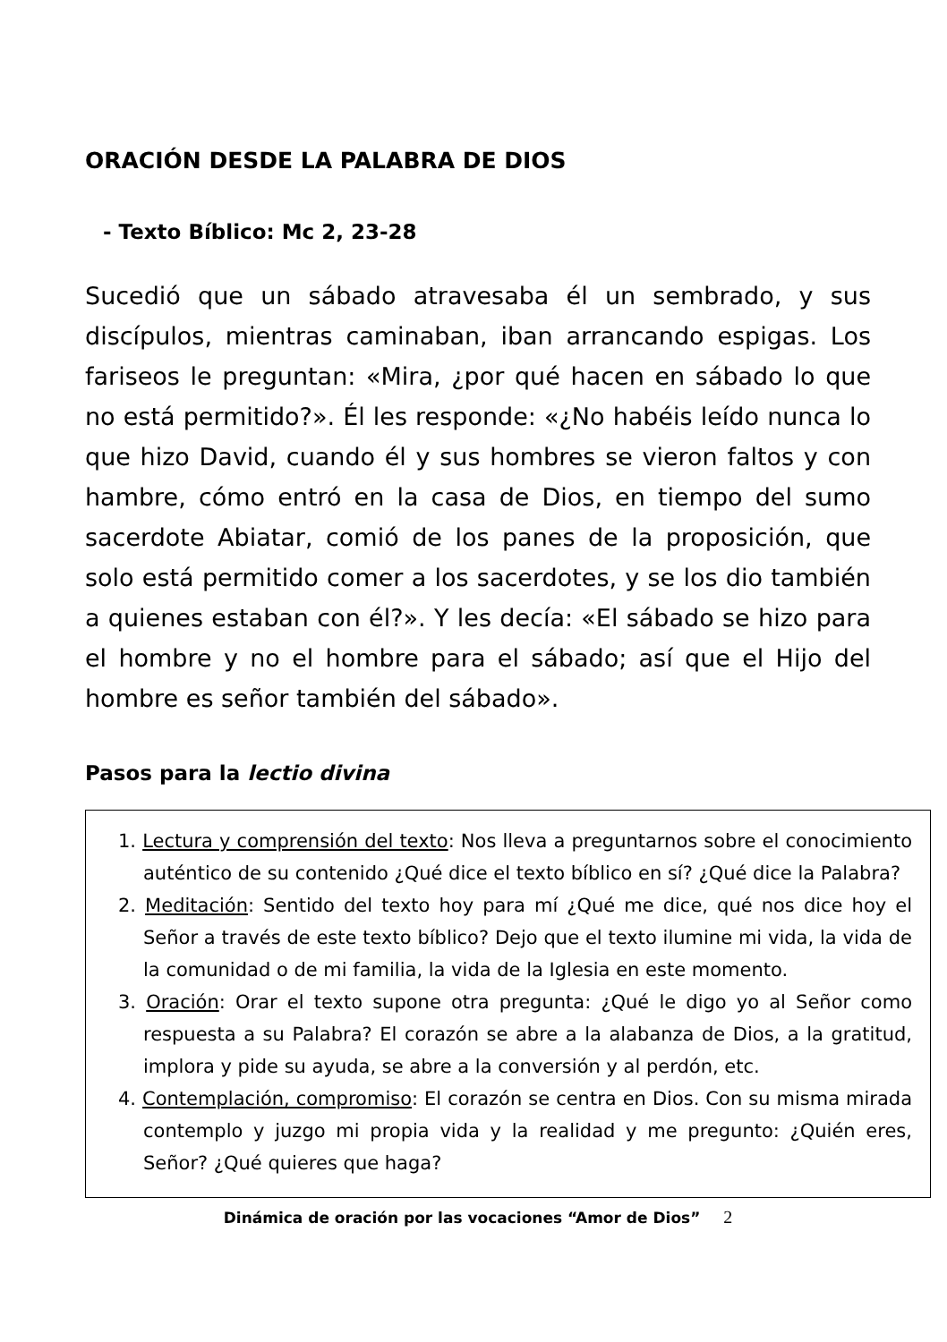ORACIÓN DESDE LA PALABRA DE DIOS
- Texto Bíblico: Mc 2, 23-28
Sucedió que un sábado atravesaba él un sembrado, y sus discípulos, mientras caminaban, iban arrancando espigas. Los fariseos le preguntan: «Mira, ¿por qué hacen en sábado lo que no está permitido?». Él les responde: «¿No habéis leído nunca lo que hizo David, cuando él y sus hombres se vieron faltos y con hambre, cómo entró en la casa de Dios, en tiempo del sumo sacerdote Abiatar, comió de los panes de la proposición, que solo está permitido comer a los sacerdotes, y se los dio también a quienes estaban con él?». Y les decía: «El sábado se hizo para el hombre y no el hombre para el sábado; así que el Hijo del hombre es señor también del sábado».
Pasos para la lectio divina
1. Lectura y comprensión del texto: Nos lleva a preguntarnos sobre el conocimiento auténtico de su contenido ¿Qué dice el texto bíblico en sí? ¿Qué dice la Palabra?
2. Meditación: Sentido del texto hoy para mí ¿Qué me dice, qué nos dice hoy el Señor a través de este texto bíblico? Dejo que el texto ilumine mi vida, la vida de la comunidad o de mi familia, la vida de la Iglesia en este momento.
3. Oración: Orar el texto supone otra pregunta: ¿Qué le digo yo al Señor como respuesta a su Palabra? El corazón se abre a la alabanza de Dios, a la gratitud, implora y pide su ayuda, se abre a la conversión y al perdón, etc.
4. Contemplación, compromiso: El corazón se centra en Dios. Con su misma mirada contemplo y juzgo mi propia vida y la realidad y me pregunto: ¿Quién eres, Señor? ¿Qué quieres que haga?
Dinámica de oración por las vocaciones “Amor de Dios” 2